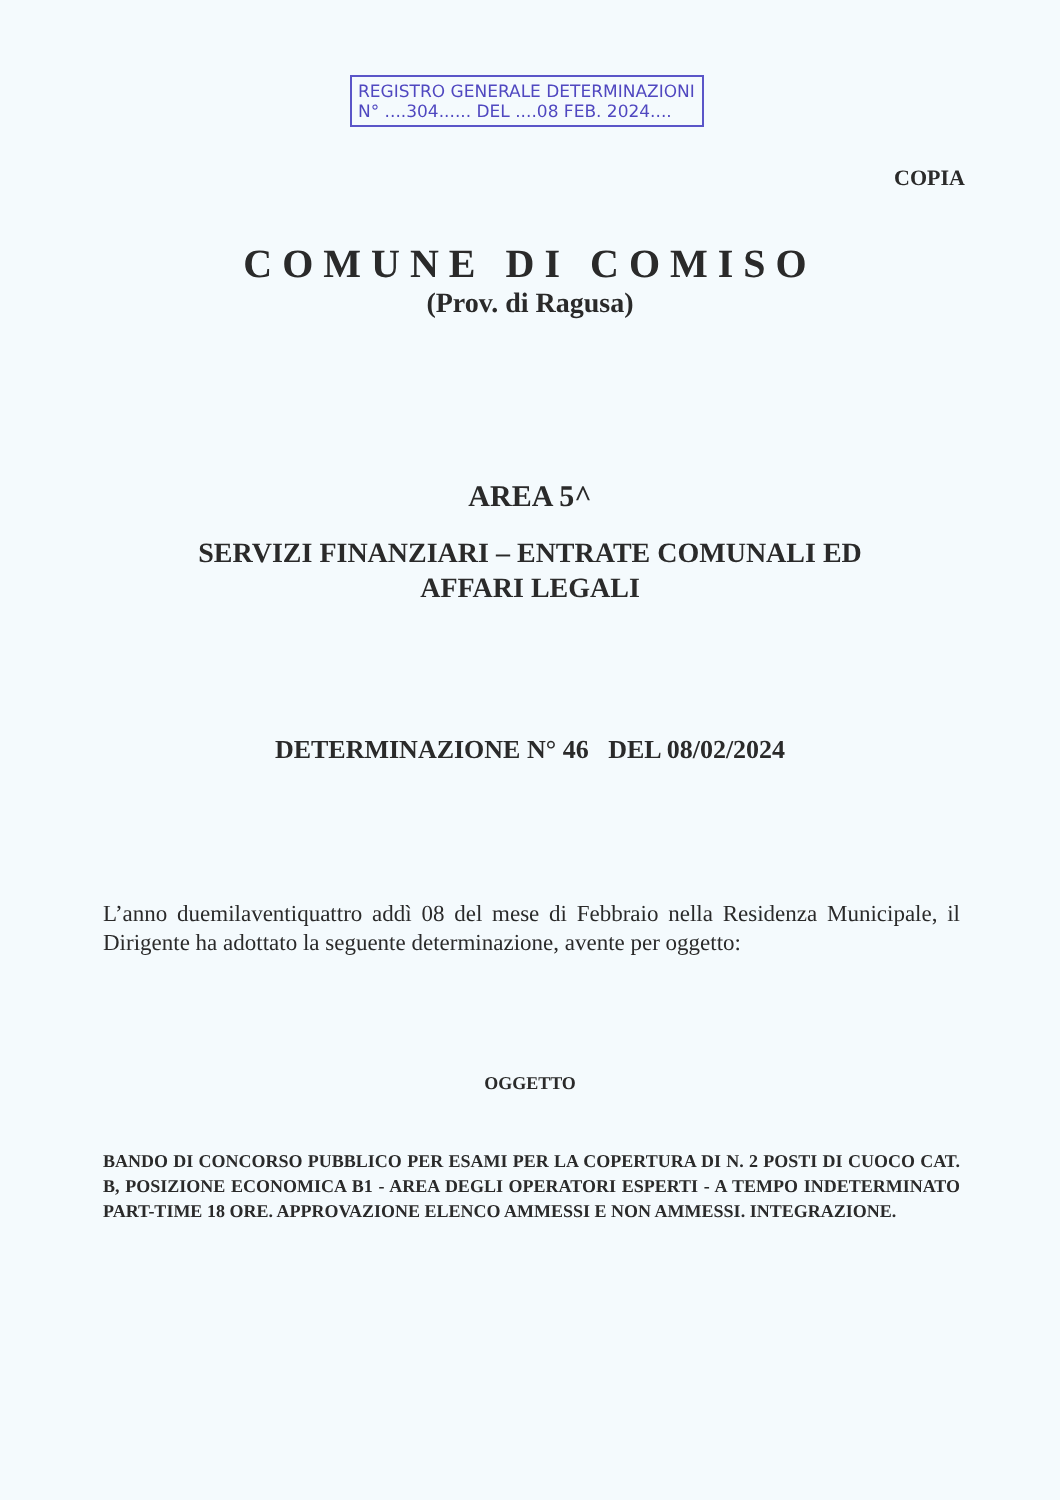REGISTRO GENERALE DETERMINAZIONI
N° ....304...... DEL ....08 FEB. 2024....
COPIA
COMUNE DI COMISO
(Prov. di Ragusa)
AREA 5^
SERVIZI FINANZIARI – ENTRATE COMUNALI ED
AFFARI LEGALI
DETERMINAZIONE N° 46 DEL 08/02/2024
L’anno duemilaventiquattro addì 08 del mese di Febbraio nella Residenza Municipale, il Dirigente ha adottato la seguente determinazione, avente per oggetto:
OGGETTO
BANDO DI CONCORSO PUBBLICO PER ESAMI PER LA COPERTURA DI N. 2 POSTI DI CUOCO CAT. B, POSIZIONE ECONOMICA B1 - AREA DEGLI OPERATORI ESPERTI - A TEMPO INDETERMINATO PART-TIME 18 ORE. APPROVAZIONE ELENCO AMMESSI E NON AMMESSI. INTEGRAZIONE.